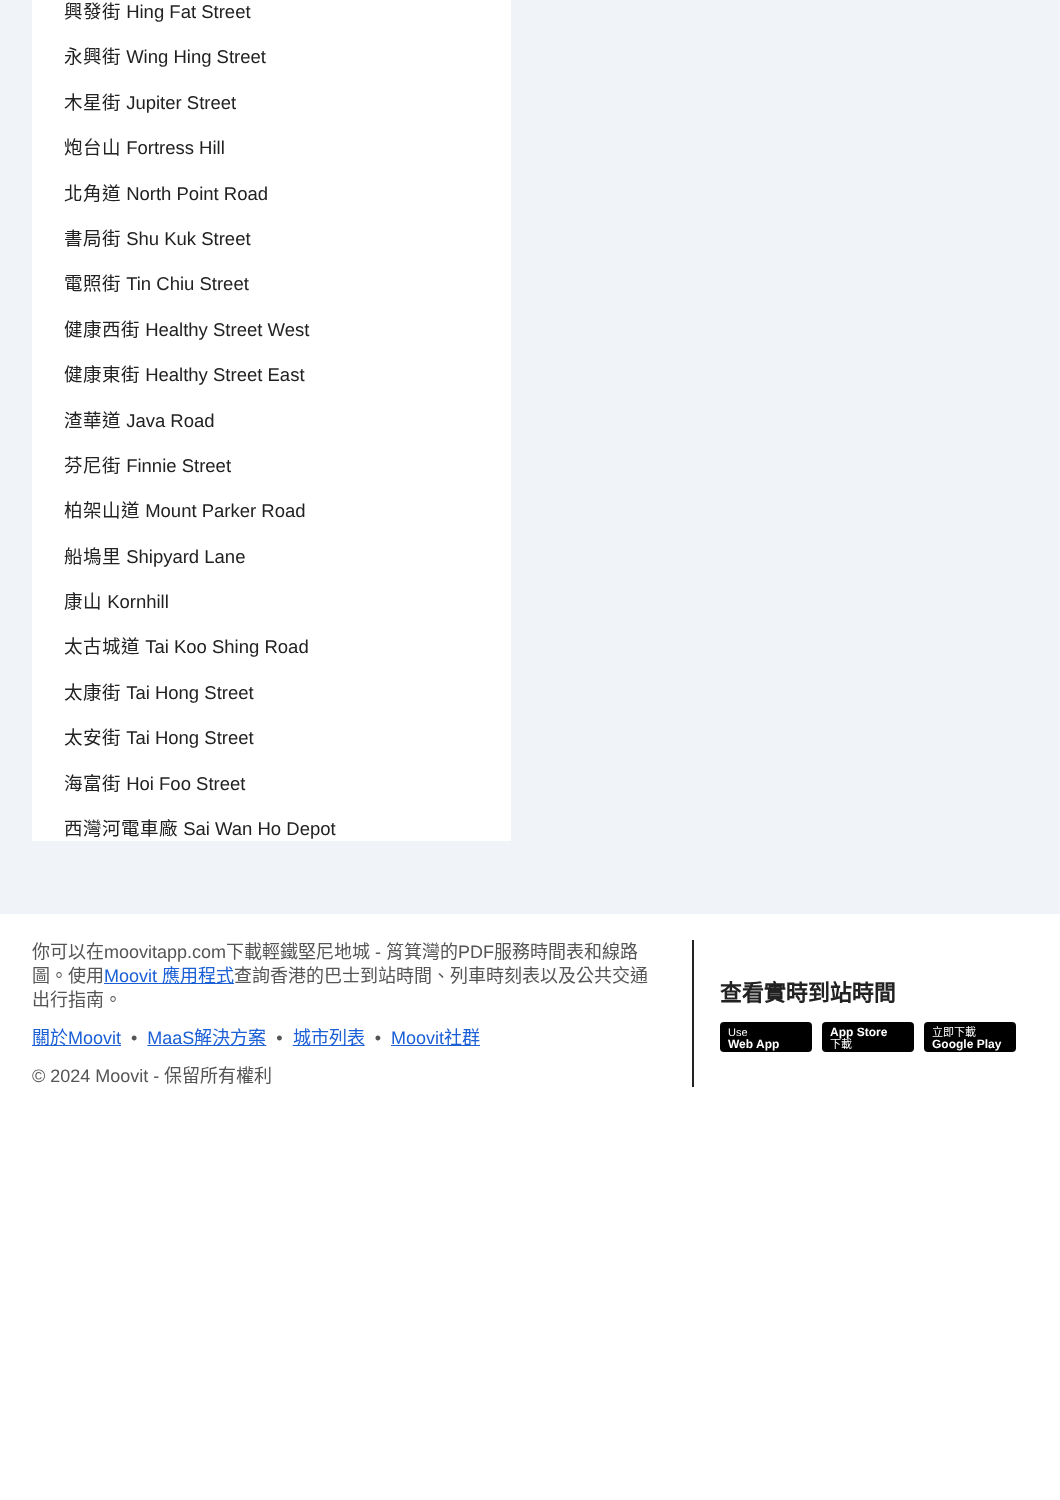興發街 Hing Fat Street
永興街 Wing Hing Street
木星街 Jupiter Street
炮台山 Fortress Hill
北角道 North Point Road
書局街 Shu Kuk Street
電照街 Tin Chiu Street
健康西街 Healthy Street West
健康東街 Healthy Street East
渣華道 Java Road
芬尼街 Finnie Street
柏架山道 Mount Parker Road
船塢里 Shipyard Lane
康山 Kornhill
太古城道 Tai Koo Shing Road
太康街 Tai Hong Street
太安街 Tai Hong Street
海富街 Hoi Foo Street
西灣河電車廠 Sai Wan Ho Depot
你可以在moovitapp.com下載輕鐵堅尼地城 - 筲箕灣的PDF服務時間表和線路圖。使用Moovit 應用程式查詢香港的巴士到站時間、列車時刻表以及公共交通出行指南。
關於Moovit • MaaS解決方案 • 城市列表 • Moovit社群
© 2024 Moovit - 保留所有權利
查看實時到站時間
Use
Web App App Store
下載 立即下載
Google Play